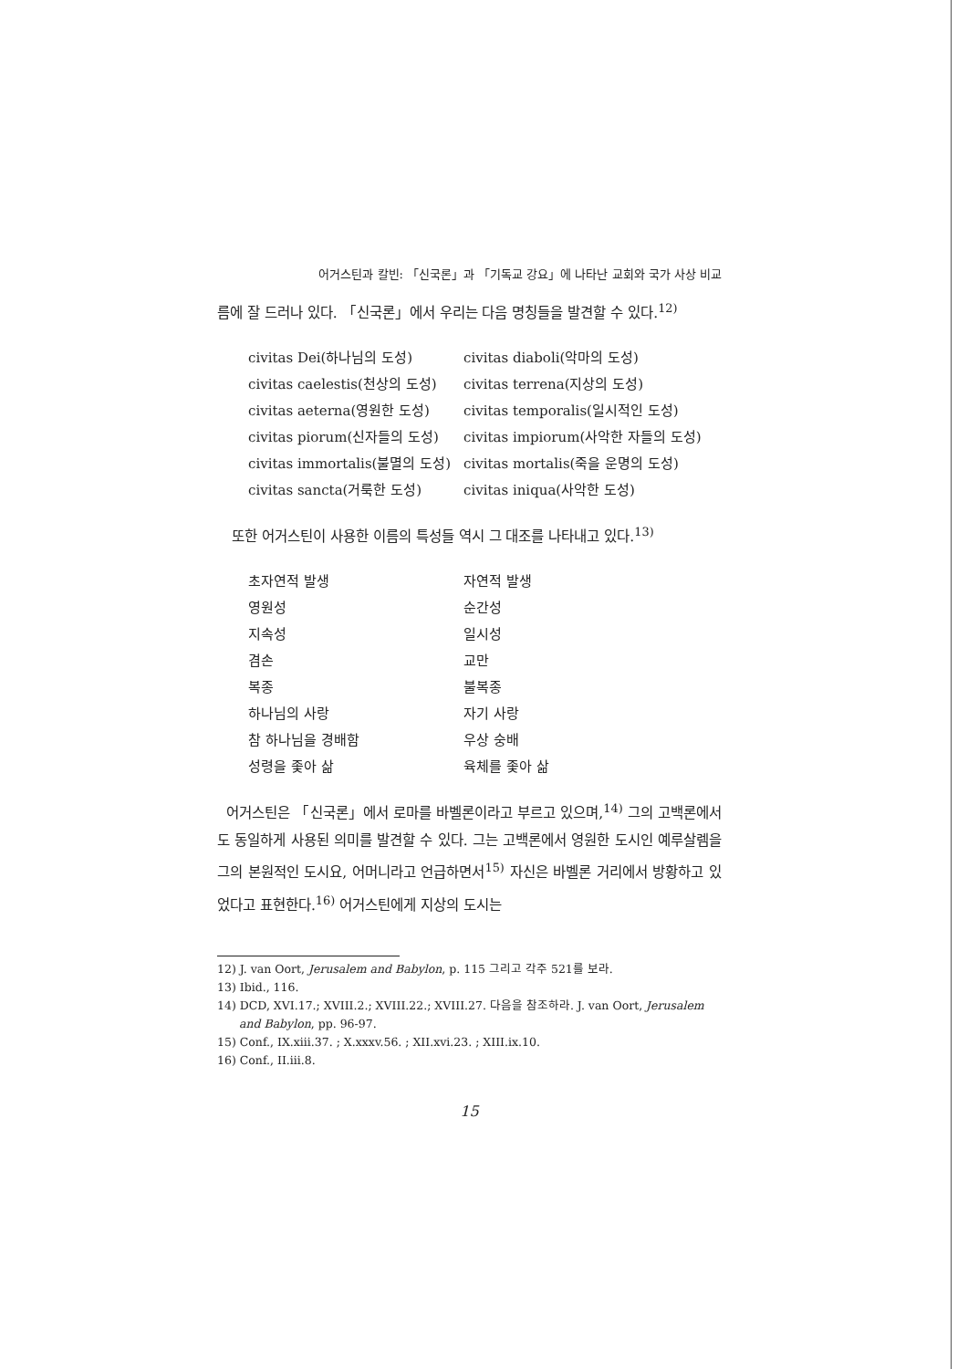어거스틴과 칼빈: 「신국론」과 「기독교 강요」에 나타난 교회와 국가 사상 비교
름에 잘 드러나 있다. 「신국론」에서 우리는 다음 명칭들을 발견할 수 있다.<sup>12)</sup>
| civitas Dei(하나님의 도성) | civitas diaboli(악마의 도성) |
| civitas caelestis(천상의 도성) | civitas terrena(지상의 도성) |
| civitas aeterna(영원한 도성) | civitas temporalis(일시적인 도성) |
| civitas piorum(신자들의 도성) | civitas impiorum(사악한 자들의 도성) |
| civitas immortalis(불멸의 도성) | civitas mortalis(죽을 운명의 도성) |
| civitas sancta(거룩한 도성) | civitas iniqua(사악한 도성) |
또한 어거스틴이 사용한 이름의 특성들 역시 그 대조를 나타내고 있다.<sup>13)</sup>
| 초자연적 발생 | 자연적 발생 |
| 영원성 | 순간성 |
| 지속성 | 일시성 |
| 겸손 | 교만 |
| 복종 | 불복종 |
| 하나님의 사랑 | 자기 사랑 |
| 참 하나님을 경배함 | 우상 숭배 |
| 성령을 좇아 삶 | 육체를 좇아 삶 |
어거스틴은 「신국론」에서 로마를 바벨론이라고 부르고 있으며,<sup>14)</sup> 그의 고백론에서도 동일하게 사용된 의미를 발견할 수 있다. 그는 고백론에서 영원한 도시인 예루살렘을 그의 본원적인 도시요, 어머니라고 언급하면서<sup>15)</sup> 자신은 바벨론 거리에서 방황하고 있었다고 표현한다.<sup>16)</sup> 어거스틴에게 지상의 도시는
12) J. van Oort, Jerusalem and Babylon, p. 115 그리고 각주 521를 보라.
13) Ibid., 116.
14) DCD, XVI.17.; XVIII.2.; XVIII.22.; XVIII.27. 다음을 참조하라. J. van Oort, Jerusalem and Babylon, pp. 96-97.
15) Conf., IX.xiii.37. ; X.xxxv.56. ; XII.xvi.23. ; XIII.ix.10.
16) Conf., II.iii.8.
15